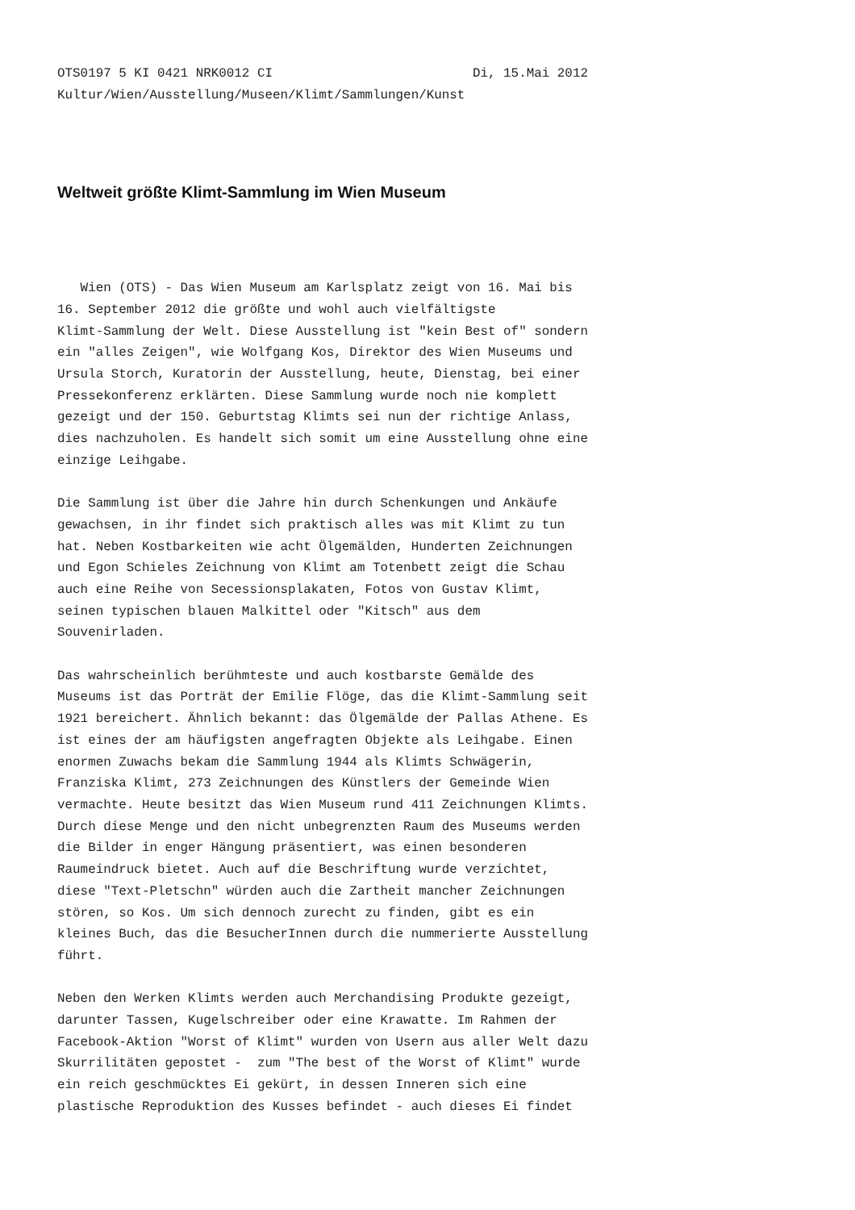OTS0197 5 KI 0421 NRK0012 CI                          Di, 15.Mai 2012
Kultur/Wien/Ausstellung/Museen/Klimt/Sammlungen/Kunst
Weltweit größte Klimt-Sammlung im Wien Museum
   Wien (OTS) - Das Wien Museum am Karlsplatz zeigt von 16. Mai bis
16. September 2012 die größte und wohl auch vielfältigste
Klimt-Sammlung der Welt. Diese Ausstellung ist "kein Best of" sondern
ein "alles Zeigen", wie Wolfgang Kos, Direktor des Wien Museums und
Ursula Storch, Kuratorin der Ausstellung, heute, Dienstag, bei einer
Pressekonferenz erklärten. Diese Sammlung wurde noch nie komplett
gezeigt und der 150. Geburtstag Klimts sei nun der richtige Anlass,
dies nachzuholen. Es handelt sich somit um eine Ausstellung ohne eine
einzige Leihgabe.

Die Sammlung ist über die Jahre hin durch Schenkungen und Ankäufe
gewachsen, in ihr findet sich praktisch alles was mit Klimt zu tun
hat. Neben Kostbarkeiten wie acht Ölgemälden, Hunderten Zeichnungen
und Egon Schieles Zeichnung von Klimt am Totenbett zeigt die Schau
auch eine Reihe von Secessionsplakaten, Fotos von Gustav Klimt,
seinen typischen blauen Malkittel oder "Kitsch" aus dem
Souvenirladen.

Das wahrscheinlich berühmteste und auch kostbarste Gemälde des
Museums ist das Porträt der Emilie Flöge, das die Klimt-Sammlung seit
1921 bereichert. Ähnlich bekannt: das Ölgemälde der Pallas Athene. Es
ist eines der am häufigsten angefragten Objekte als Leihgabe. Einen
enormen Zuwachs bekam die Sammlung 1944 als Klimts Schwägerin,
Franziska Klimt, 273 Zeichnungen des Künstlers der Gemeinde Wien
vermachte. Heute besitzt das Wien Museum rund 411 Zeichnungen Klimts.
Durch diese Menge und den nicht unbegrenzten Raum des Museums werden
die Bilder in enger Hängung präsentiert, was einen besonderen
Raumeindruck bietet. Auch auf die Beschriftung wurde verzichtet,
diese "Text-Pletschn" würden auch die Zartheit mancher Zeichnungen
stören, so Kos. Um sich dennoch zurecht zu finden, gibt es ein
kleines Buch, das die BesucherInnen durch die nummerierte Ausstellung
führt.

Neben den Werken Klimts werden auch Merchandising Produkte gezeigt,
darunter Tassen, Kugelschreiber oder eine Krawatte. Im Rahmen der
Facebook-Aktion "Worst of Klimt" wurden von Usern aus aller Welt dazu
Skurrilitäten gepostet -  zum "The best of the Worst of Klimt" wurde
ein reich geschmücktes Ei gekürt, in dessen Inneren sich eine
plastische Reproduktion des Kusses befindet - auch dieses Ei findet